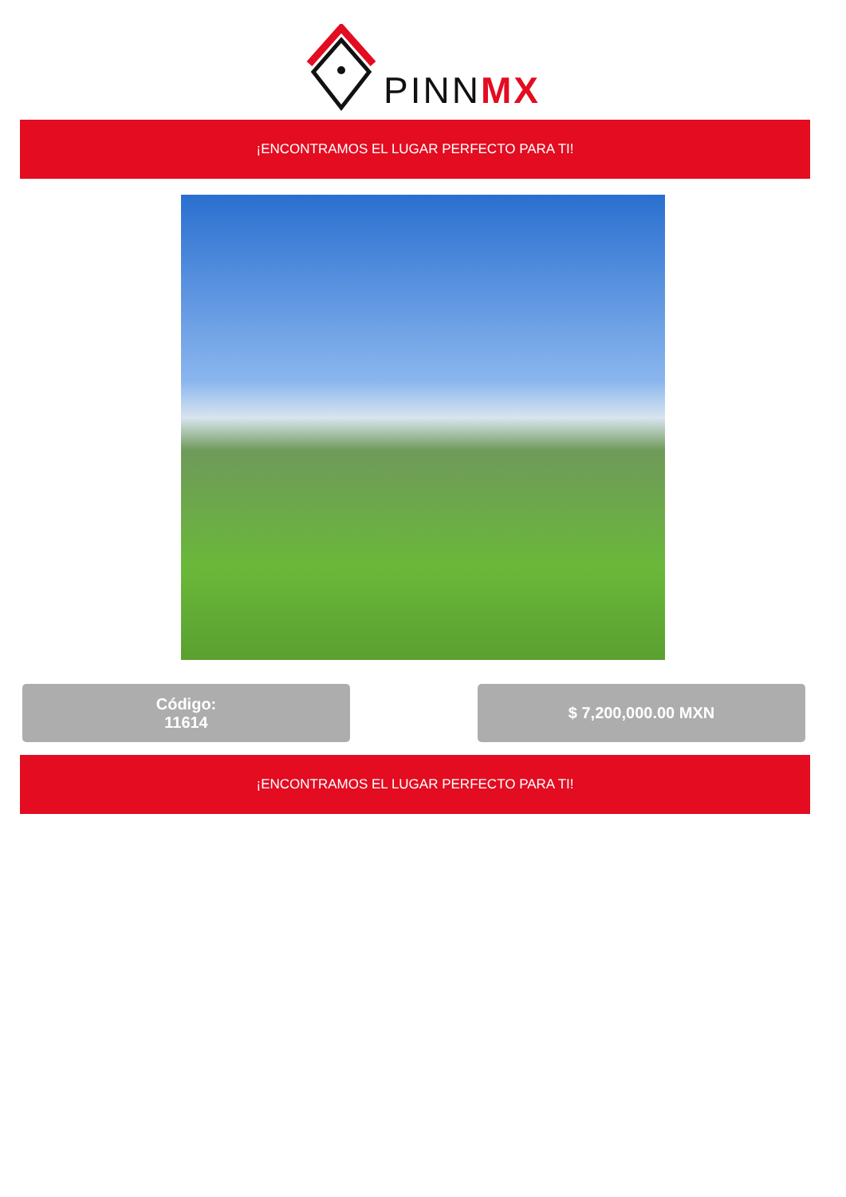PINNMX
¡ENCONTRAMOS EL LUGAR PERFECTO PARA TI!
Código:
11614
$ 7,200,000.00 MXN
¡ENCONTRAMOS EL LUGAR PERFECTO PARA TI!